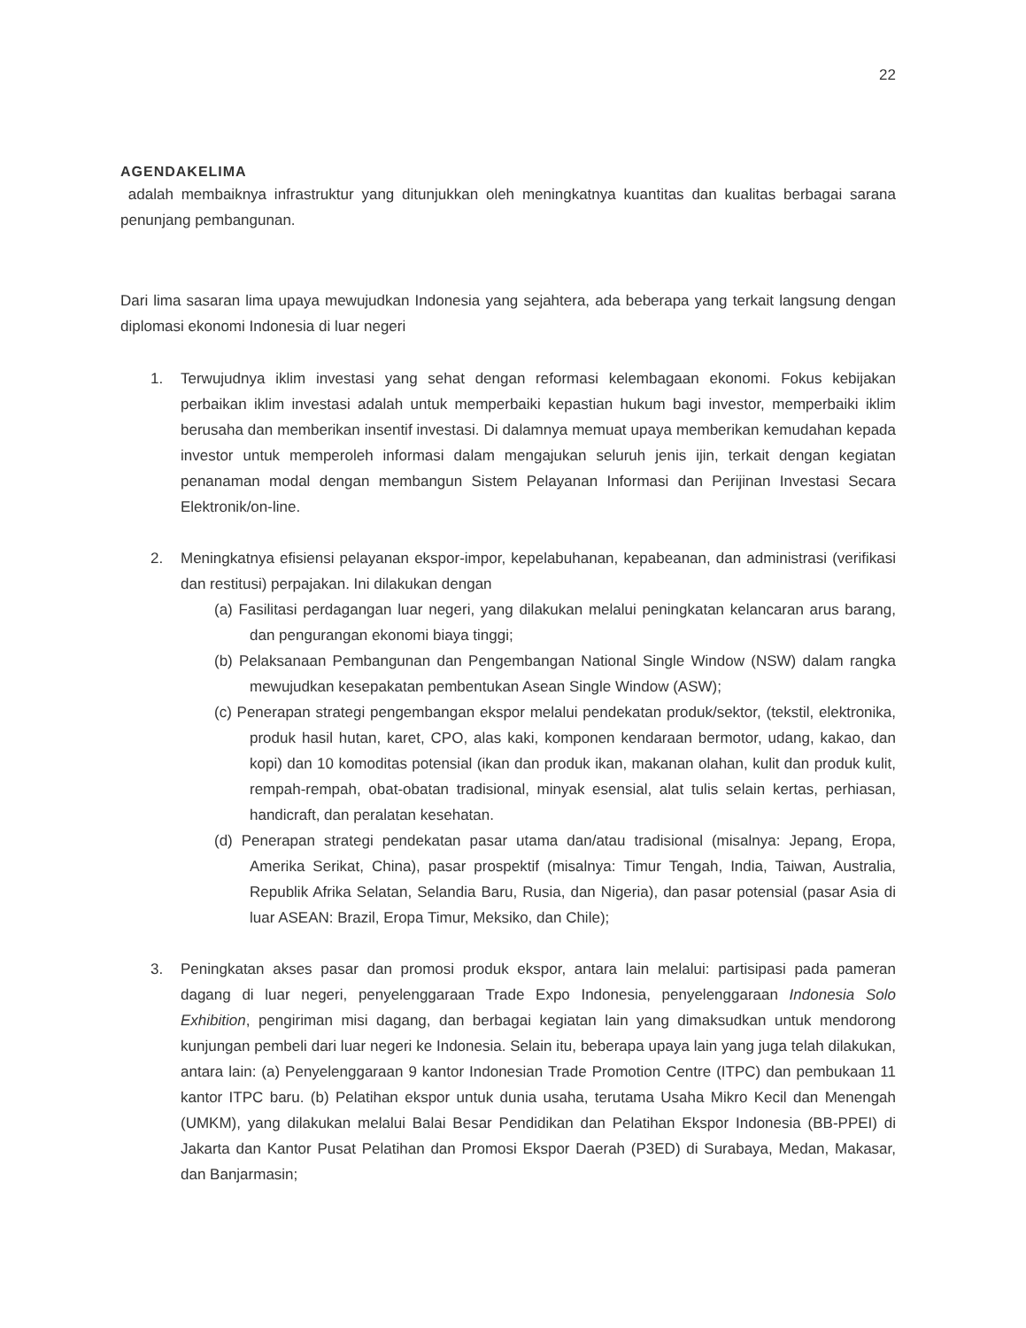22
AGENDAKELIMA
adalah membaiknya infrastruktur yang ditunjukkan oleh meningkatnya kuantitas dan kualitas berbagai sarana penunjang pembangunan.
Dari lima sasaran lima upaya mewujudkan Indonesia yang sejahtera, ada beberapa yang terkait langsung dengan diplomasi ekonomi Indonesia di luar negeri
1. Terwujudnya iklim investasi yang sehat dengan reformasi kelembagaan ekonomi. Fokus kebijakan perbaikan iklim investasi adalah untuk memperbaiki kepastian hukum bagi investor, memperbaiki iklim berusaha dan memberikan insentif investasi. Di dalamnya memuat upaya memberikan kemudahan kepada investor untuk memperoleh informasi dalam mengajukan seluruh jenis ijin, terkait dengan kegiatan penanaman modal dengan membangun Sistem Pelayanan Informasi dan Perijinan Investasi Secara Elektronik/on-line.
2. Meningkatnya efisiensi pelayanan ekspor-impor, kepelabuhanan, kepabeanan, dan administrasi (verifikasi dan restitusi) perpajakan. Ini dilakukan dengan
(a) Fasilitasi perdagangan luar negeri, yang dilakukan melalui peningkatan kelancaran arus barang, dan pengurangan ekonomi biaya tinggi;
(b) Pelaksanaan Pembangunan dan Pengembangan National Single Window (NSW) dalam rangka mewujudkan kesepakatan pembentukan Asean Single Window (ASW);
(c) Penerapan strategi pengembangan ekspor melalui pendekatan produk/sektor, (tekstil, elektronika, produk hasil hutan, karet, CPO, alas kaki, komponen kendaraan bermotor, udang, kakao, dan kopi) dan 10 komoditas potensial (ikan dan produk ikan, makanan olahan, kulit dan produk kulit, rempah-rempah, obat-obatan tradisional, minyak esensial, alat tulis selain kertas, perhiasan, handicraft, dan peralatan kesehatan.
(d) Penerapan strategi pendekatan pasar utama dan/atau tradisional (misalnya: Jepang, Eropa, Amerika Serikat, China), pasar prospektif (misalnya: Timur Tengah, India, Taiwan, Australia, Republik Afrika Selatan, Selandia Baru, Rusia, dan Nigeria), dan pasar potensial (pasar Asia di luar ASEAN: Brazil, Eropa Timur, Meksiko, dan Chile);
3. Peningkatan akses pasar dan promosi produk ekspor, antara lain melalui: partisipasi pada pameran dagang di luar negeri, penyelenggaraan Trade Expo Indonesia, penyelenggaraan Indonesia Solo Exhibition, pengiriman misi dagang, dan berbagai kegiatan lain yang dimaksudkan untuk mendorong kunjungan pembeli dari luar negeri ke Indonesia. Selain itu, beberapa upaya lain yang juga telah dilakukan, antara lain: (a) Penyelenggaraan 9 kantor Indonesian Trade Promotion Centre (ITPC) dan pembukaan 11 kantor ITPC baru. (b) Pelatihan ekspor untuk dunia usaha, terutama Usaha Mikro Kecil dan Menengah (UMKM), yang dilakukan melalui Balai Besar Pendidikan dan Pelatihan Ekspor Indonesia (BB-PPEI) di Jakarta dan Kantor Pusat Pelatihan dan Promosi Ekspor Daerah (P3ED) di Surabaya, Medan, Makasar, dan Banjarmasin;